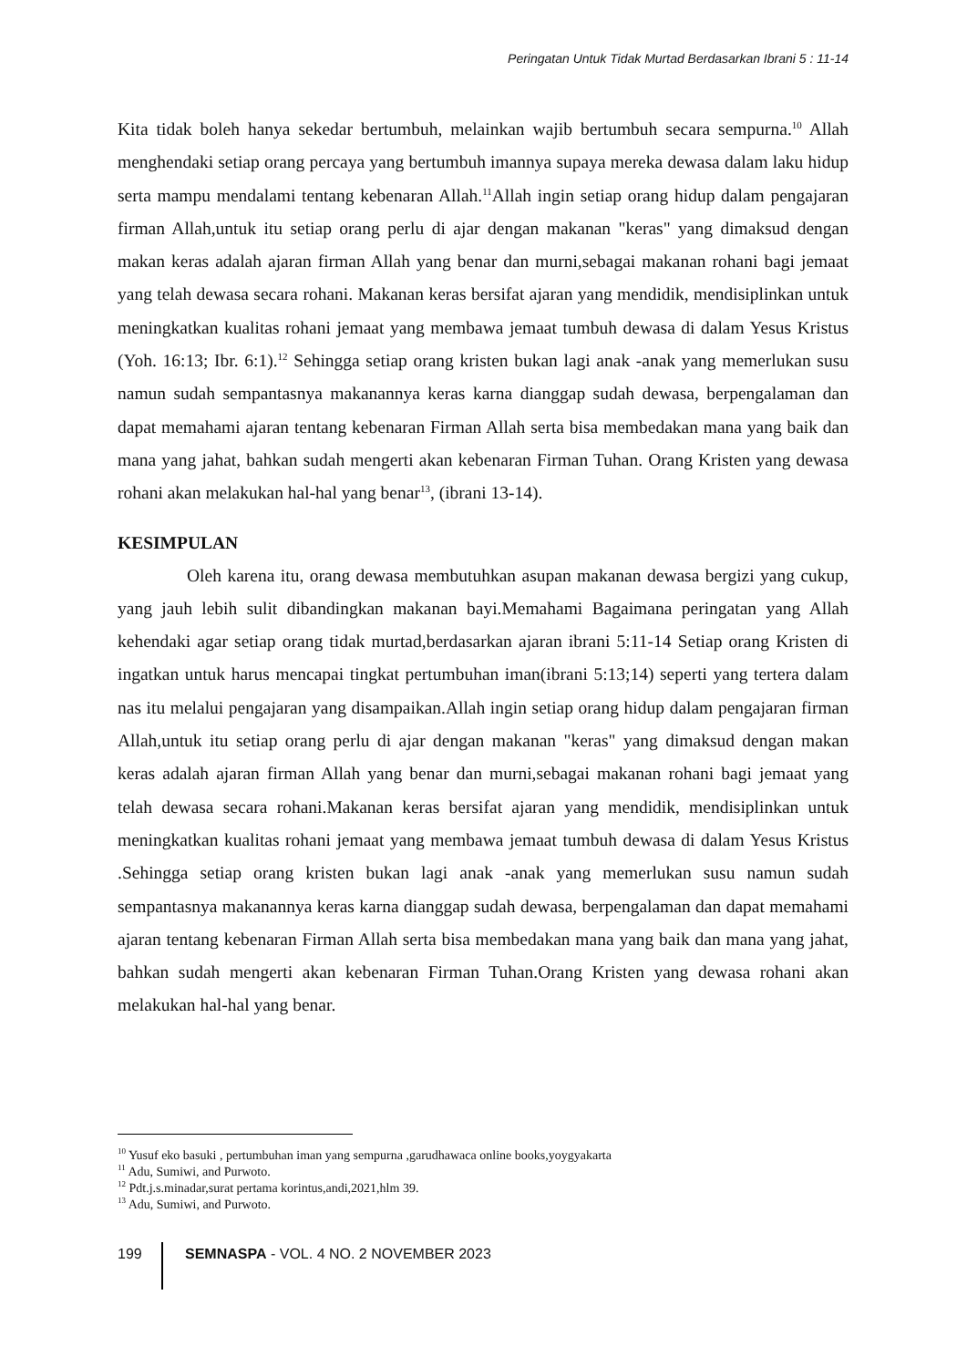Peringatan Untuk Tidak Murtad Berdasarkan Ibrani 5 : 11-14
Kita tidak boleh hanya sekedar bertumbuh, melainkan wajib bertumbuh secara sempurna.<sup>10</sup> Allah menghendaki setiap orang percaya yang bertumbuh imannya supaya mereka dewasa dalam laku hidup serta mampu mendalami tentang kebenaran Allah.<sup>11</sup>Allah ingin setiap orang hidup dalam pengajaran firman Allah,untuk itu setiap orang perlu di ajar dengan makanan "keras" yang dimaksud dengan makan keras adalah ajaran firman Allah yang benar dan murni,sebagai makanan rohani bagi jemaat yang telah dewasa secara rohani. Makanan keras bersifat ajaran yang mendidik, mendisiplinkan untuk meningkatkan kualitas rohani jemaat yang membawa jemaat tumbuh dewasa di dalam Yesus Kristus (Yoh. 16:13; Ibr. 6:1).<sup>12</sup> Sehingga setiap orang kristen bukan lagi anak -anak yang memerlukan susu namun sudah sempantasnya makanannya keras karna dianggap sudah dewasa, berpengalaman dan dapat memahami ajaran tentang kebenaran Firman Allah serta bisa membedakan mana yang baik dan mana yang jahat, bahkan sudah mengerti akan kebenaran Firman Tuhan. Orang Kristen yang dewasa rohani akan melakukan hal-hal yang benar<sup>13</sup>, (ibrani 13-14).
KESIMPULAN
Oleh karena itu, orang dewasa membutuhkan asupan makanan dewasa bergizi yang cukup, yang jauh lebih sulit dibandingkan makanan bayi.Memahami Bagaimana peringatan yang Allah kehendaki agar setiap orang tidak murtad,berdasarkan ajaran ibrani 5:11-14 Setiap orang Kristen di ingatkan untuk harus mencapai tingkat pertumbuhan iman(ibrani 5:13;14) seperti yang tertera dalam nas itu melalui pengajaran yang disampaikan.Allah ingin setiap orang hidup dalam pengajaran firman Allah,untuk itu setiap orang perlu di ajar dengan makanan "keras" yang dimaksud dengan makan keras adalah ajaran firman Allah yang benar dan murni,sebagai makanan rohani bagi jemaat yang telah dewasa secara rohani.Makanan keras bersifat ajaran yang mendidik, mendisiplinkan untuk meningkatkan kualitas rohani jemaat yang membawa jemaat tumbuh dewasa di dalam Yesus Kristus .Sehingga setiap orang kristen bukan lagi anak -anak yang memerlukan susu namun sudah sempantasnya makanannya keras karna dianggap sudah dewasa, berpengalaman dan dapat memahami ajaran tentang kebenaran Firman Allah serta bisa membedakan mana yang baik dan mana yang jahat, bahkan sudah mengerti akan kebenaran Firman Tuhan.Orang Kristen yang dewasa rohani akan melakukan hal-hal yang benar.
<sup>10</sup> Yusuf eko basuki , pertumbuhan iman yang sempurna ,garudhawaca online books,yoygyakarta
<sup>11</sup> Adu, Sumiwi, and Purwoto.
<sup>12</sup> Pdt.j.s.minadar,surat pertama korintus,andi,2021,hlm 39.
<sup>13</sup> Adu, Sumiwi, and Purwoto.
199 SEMNASPA - VOL. 4 NO. 2 NOVEMBER 2023